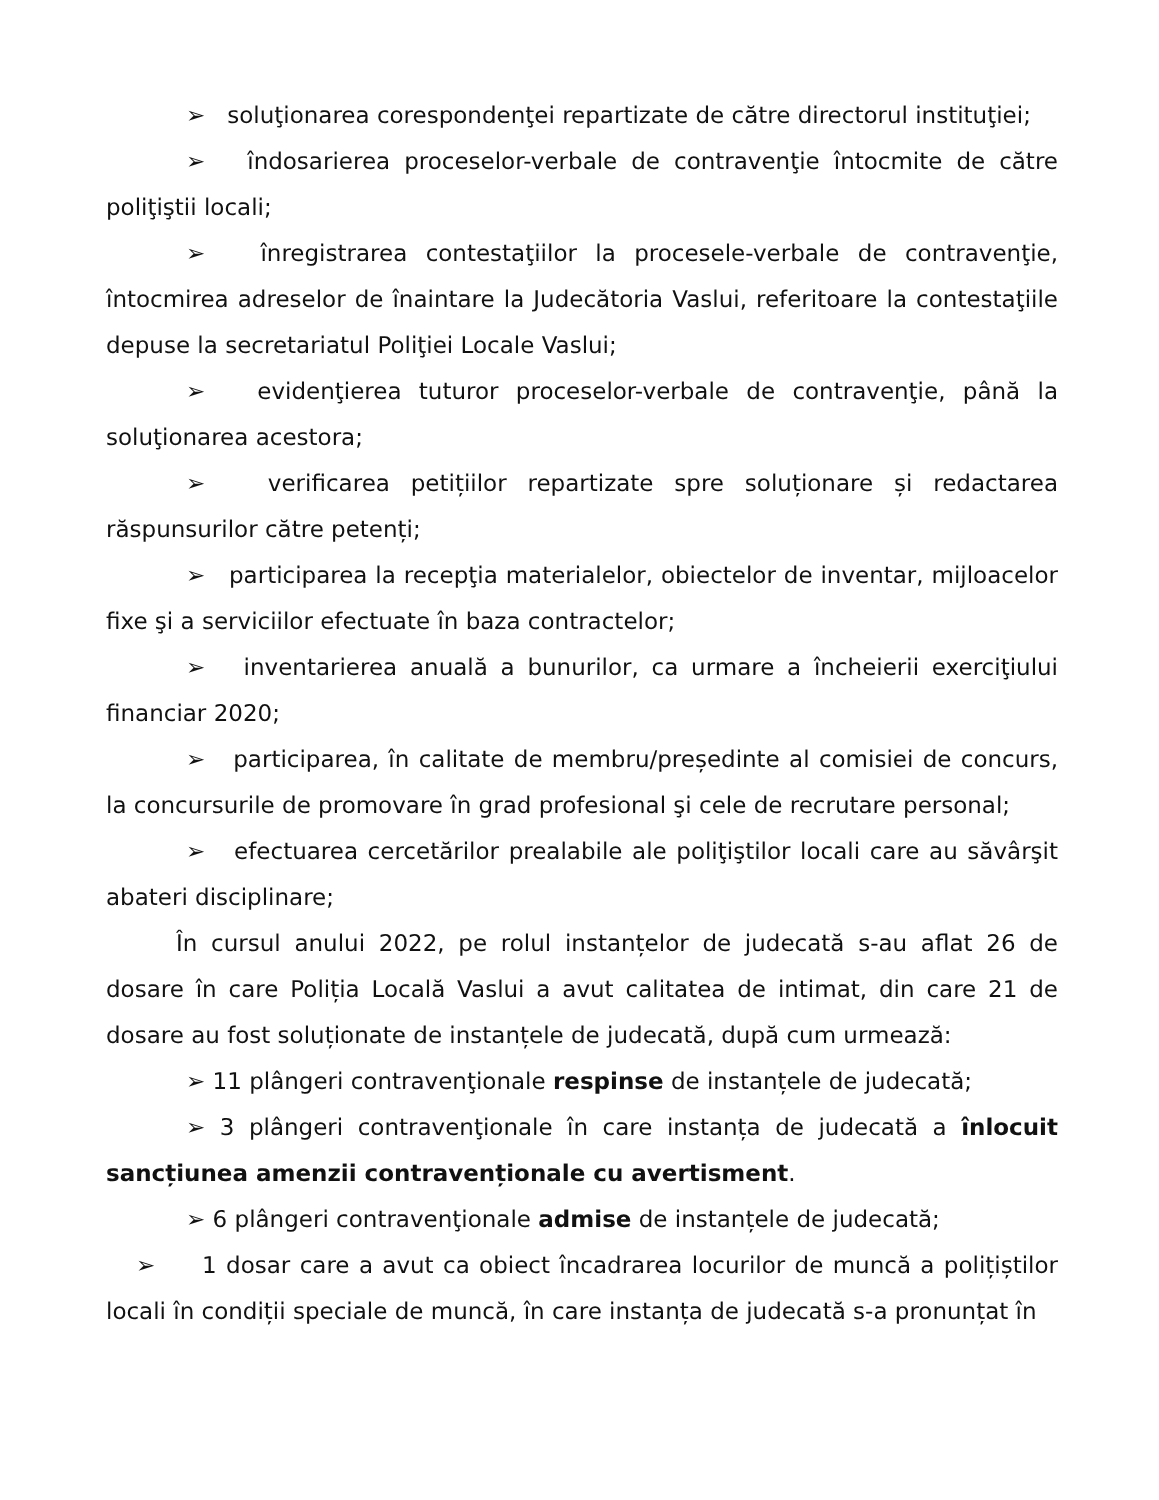➢ soluţionarea corespondenţei repartizate de către directorul instituţiei;
➢ îndosarierea proceselor-verbale de contravenţie întocmite de către poliţiştii locali;
➢ înregistrarea contestaţiilor la procesele-verbale de contravenţie, întocmirea adreselor de înaintare la Judecătoria Vaslui, referitoare la contestaţiile depuse la secretariatul Poliţiei Locale Vaslui;
➢ evidenţierea tuturor proceselor-verbale de contravenţie, până la soluţionarea acestora;
➢ verificarea petițiilor repartizate spre soluționare și redactarea răspunsurilor către petenți;
➢ participarea la recepţia materialelor, obiectelor de inventar, mijloacelor fixe şi a serviciilor efectuate în baza contractelor;
➢ inventarierea anuală a bunurilor, ca urmare a încheierii exerciţiului financiar 2020;
➢ participarea, în calitate de membru/președinte al comisiei de concurs, la concursurile de promovare în grad profesional şi cele de recrutare personal;
➢ efectuarea cercetărilor prealabile ale poliţiştilor locali care au săvârşit abateri disciplinare;
În cursul anului 2022, pe rolul instanțelor de judecată s-au aflat 26 de dosare în care Poliția Locală Vaslui a avut calitatea de intimat, din care 21 de dosare au fost soluționate de instanțele de judecată, după cum urmează:
➢ 11 plângeri contravenţionale respinse de instanțele de judecată;
➢ 3 plângeri contravenţionale în care instanța de judecată a înlocuit sancțiunea amenzii contravenționale cu avertisment.
➢ 6 plângeri contravenţionale admise de instanțele de judecată;
➢ 1 dosar care a avut ca obiect încadrarea locurilor de muncă a polițiștilor locali în condiții speciale de muncă, în care instanța de judecată s-a pronunțat în